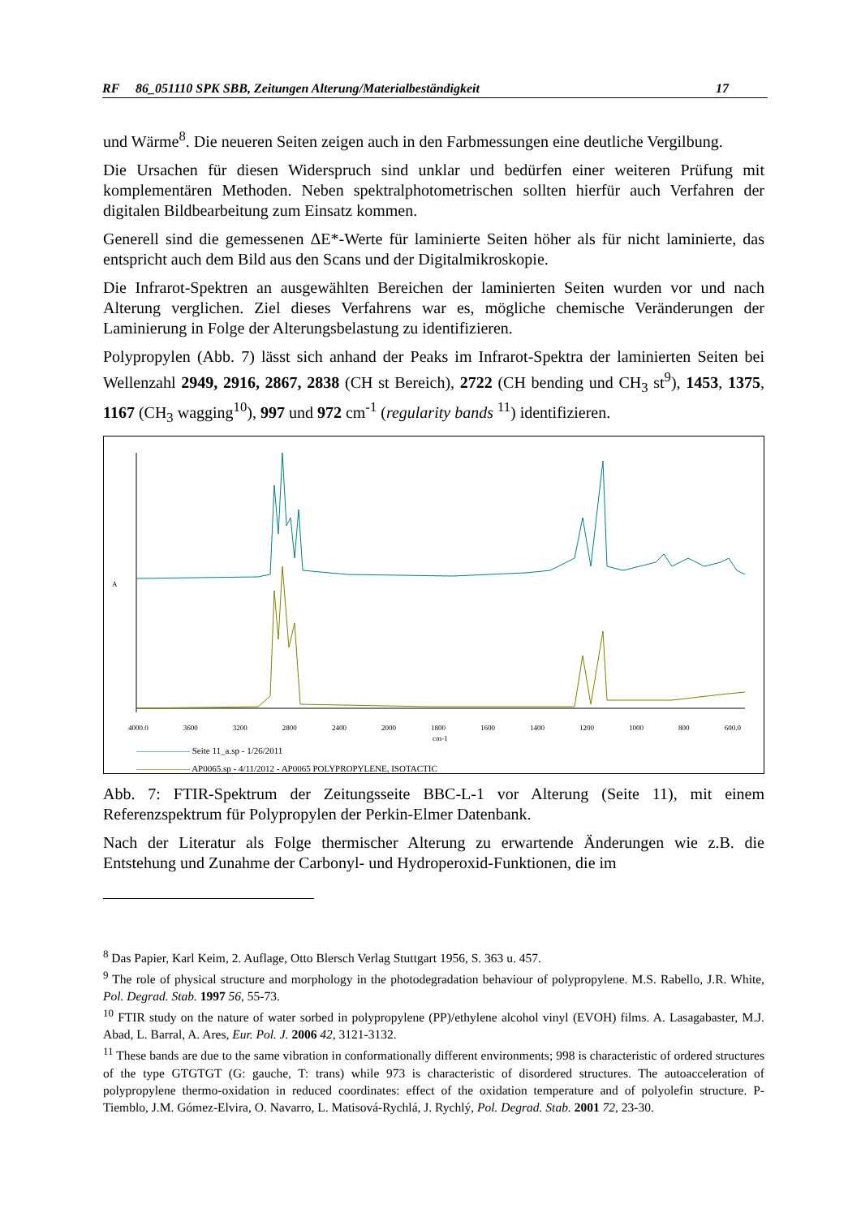RF 86_051110 SPK SBB, Zeitungen Alterung/Materialbeständigkeit 17
und Wärme<sup>8</sup>. Die neueren Seiten zeigen auch in den Farbmessungen eine deutliche Vergilbung.
Die Ursachen für diesen Widerspruch sind unklar und bedürfen einer weiteren Prüfung mit komplementären Methoden. Neben spektralphotometrischen sollten hierfür auch Verfahren der digitalen Bildbearbeitung zum Einsatz kommen.
Generell sind die gemessenen ΔE*-Werte für laminierte Seiten höher als für nicht laminierte, das entspricht auch dem Bild aus den Scans und der Digitalmikroskopie.
Die Infrarot-Spektren an ausgewählten Bereichen der laminierten Seiten wurden vor und nach Alterung verglichen. Ziel dieses Verfahrens war es, mögliche chemische Veränderungen der Laminierung in Folge der Alterungsbelastung zu identifizieren.
Polypropylen (Abb. 7) lässt sich anhand der Peaks im Infrarot-Spektra der laminierten Seiten bei Wellenzahl 2949, 2916, 2867, 2838 (CH st Bereich), 2722 (CH bending und CH<sub>3</sub> st<sup>9</sup>), 1453, 1375, 1167 (CH<sub>3</sub> wagging<sup>10</sup>), 997 und 972 cm<sup>-1</sup> (regularity bands <sup>11</sup>) identifizieren.
A
4000.0 3600 3200 2800 2400 2000 1800 1600 1400 1200 1000 800 600.0
cm-1
—————— Seite 11_a.sp - 1/26/2011
—————— AP0065.sp - 4/11/2012 - AP0065 POLYPROPYLENE, ISOTACTIC
Abb. 7: FTIR-Spektrum der Zeitungsseite BBC-L-1 vor Alterung (Seite 11), mit einem Referenzspektrum für Polypropylen der Perkin-Elmer Datenbank.
Nach der Literatur als Folge thermischer Alterung zu erwartende Änderungen wie z.B. die Entstehung und Zunahme der Carbonyl- und Hydroperoxid-Funktionen, die im
<sup>8</sup> Das Papier, Karl Keim, 2. Auflage, Otto Blersch Verlag Stuttgart 1956, S. 363 u. 457.
<sup>9</sup> The role of physical structure and morphology in the photodegradation behaviour of polypropylene. M.S. Rabello, J.R. White, Pol. Degrad. Stab. 1997 56, 55-73.
<sup>10</sup> FTIR study on the nature of water sorbed in polypropylene (PP)/ethylene alcohol vinyl (EVOH) films. A. Lasagabaster, M.J. Abad, L. Barral, A. Ares, Eur. Pol. J. 2006 42, 3121-3132.
<sup>11</sup> These bands are due to the same vibration in conformationally different environments; 998 is characteristic of ordered structures of the type GTGTGT (G: gauche, T: trans) while 973 is characteristic of disordered structures. The autoacceleration of polypropylene thermo-oxidation in reduced coordinates: effect of the oxidation temperature and of polyolefin structure. P- Tiemblo, J.M. Gómez-Elvira, O. Navarro, L. Matisová-Rychlá, J. Rychlý, Pol. Degrad. Stab. 2001 72, 23-30.